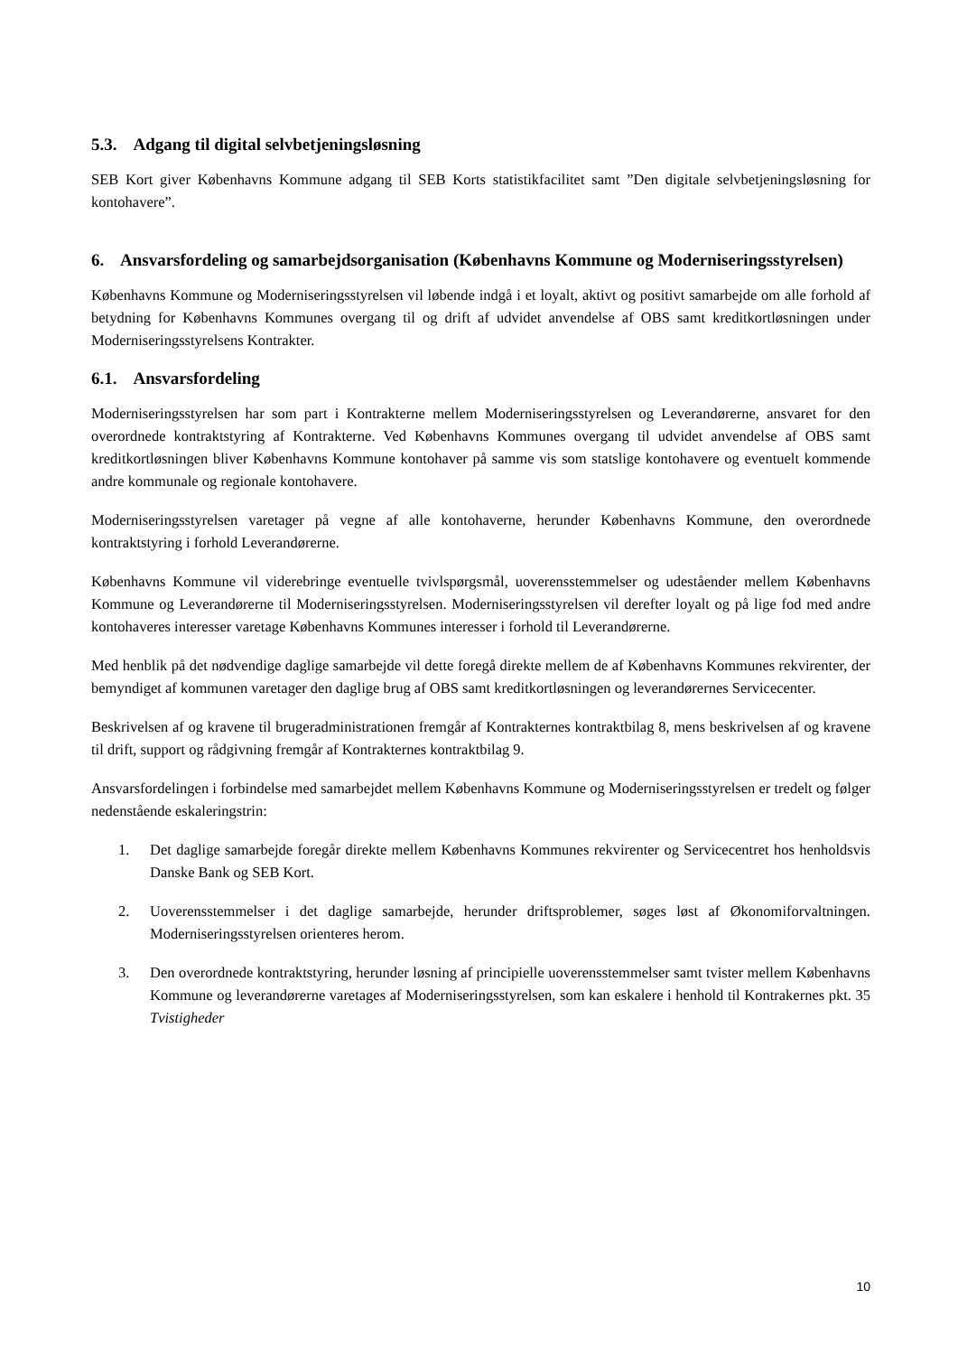5.3. Adgang til digital selvbetjeningsløsning
SEB Kort giver Københavns Kommune adgang til SEB Korts statistikfacilitet samt ”Den digitale selvbetjeningsløsning for kontohavere”.
6. Ansvarsfordeling og samarbejdsorganisation (Københavns Kommune og Moderniseringsstyrelsen)
Københavns Kommune og Moderniseringsstyrelsen vil løbende indgå i et loyalt, aktivt og positivt samarbejde om alle forhold af betydning for Københavns Kommunes overgang til og drift af udvidet anvendelse af OBS samt kreditkortløsningen under Moderniseringsstyrelsens Kontrakter.
6.1. Ansvarsfordeling
Moderniseringsstyrelsen har som part i Kontrakterne mellem Moderniseringsstyrelsen og Leverandørerne, ansvaret for den overordnede kontraktstyring af Kontrakterne. Ved Københavns Kommunes overgang til udvidet anvendelse af OBS samt kreditkortløsningen bliver Københavns Kommune kontohaver på samme vis som statslige kontohavere og eventuelt kommende andre kommunale og regionale kontohavere.
Moderniseringsstyrelsen varetager på vegne af alle kontohaverne, herunder Københavns Kommune, den overordnede kontraktstyring i forhold Leverandørerne.
Københavns Kommune vil viderebringe eventuelle tvivlspørgsmål, uoverensstemmelser og udeståender mellem Københavns Kommune og Leverandørerne til Moderniseringsstyrelsen. Moderniseringsstyrelsen vil derefter loyalt og på lige fod med andre kontohaveres interesser varetage Københavns Kommunes interesser i forhold til Leverandørerne.
Med henblik på det nødvendige daglige samarbejde vil dette foregå direkte mellem de af Københavns Kommunes rekvirenter, der bemyndiget af kommunen varetager den daglige brug af OBS samt kreditkortløsningen og leverandørernes Servicecenter.
Beskrivelsen af og kravene til brugeradministrationen fremgår af Kontrakternes kontraktbilag 8, mens beskrivelsen af og kravene til drift, support og rådgivning fremgår af Kontrakternes kontraktbilag 9.
Ansvarsfordelingen i forbindelse med samarbejdet mellem Københavns Kommune og Moderniseringsstyrelsen er tredelt og følger nedenstående eskaleringstrin:
1. Det daglige samarbejde foregår direkte mellem Københavns Kommunes rekvirenter og Servicecentret hos henholdsvis Danske Bank og SEB Kort.
2. Uoverensstemmelser i det daglige samarbejde, herunder driftsproblemer, søges løst af Økonomiforvaltningen. Moderniseringsstyrelsen orienteres herom.
3. Den overordnede kontraktstyring, herunder løsning af principielle uoverensstemmelser samt tvister mellem Københavns Kommune og leverandørerne varetages af Moderniseringsstyrelsen, som kan eskalere i henhold til Kontrakernes pkt. 35 Tvistigheder
10